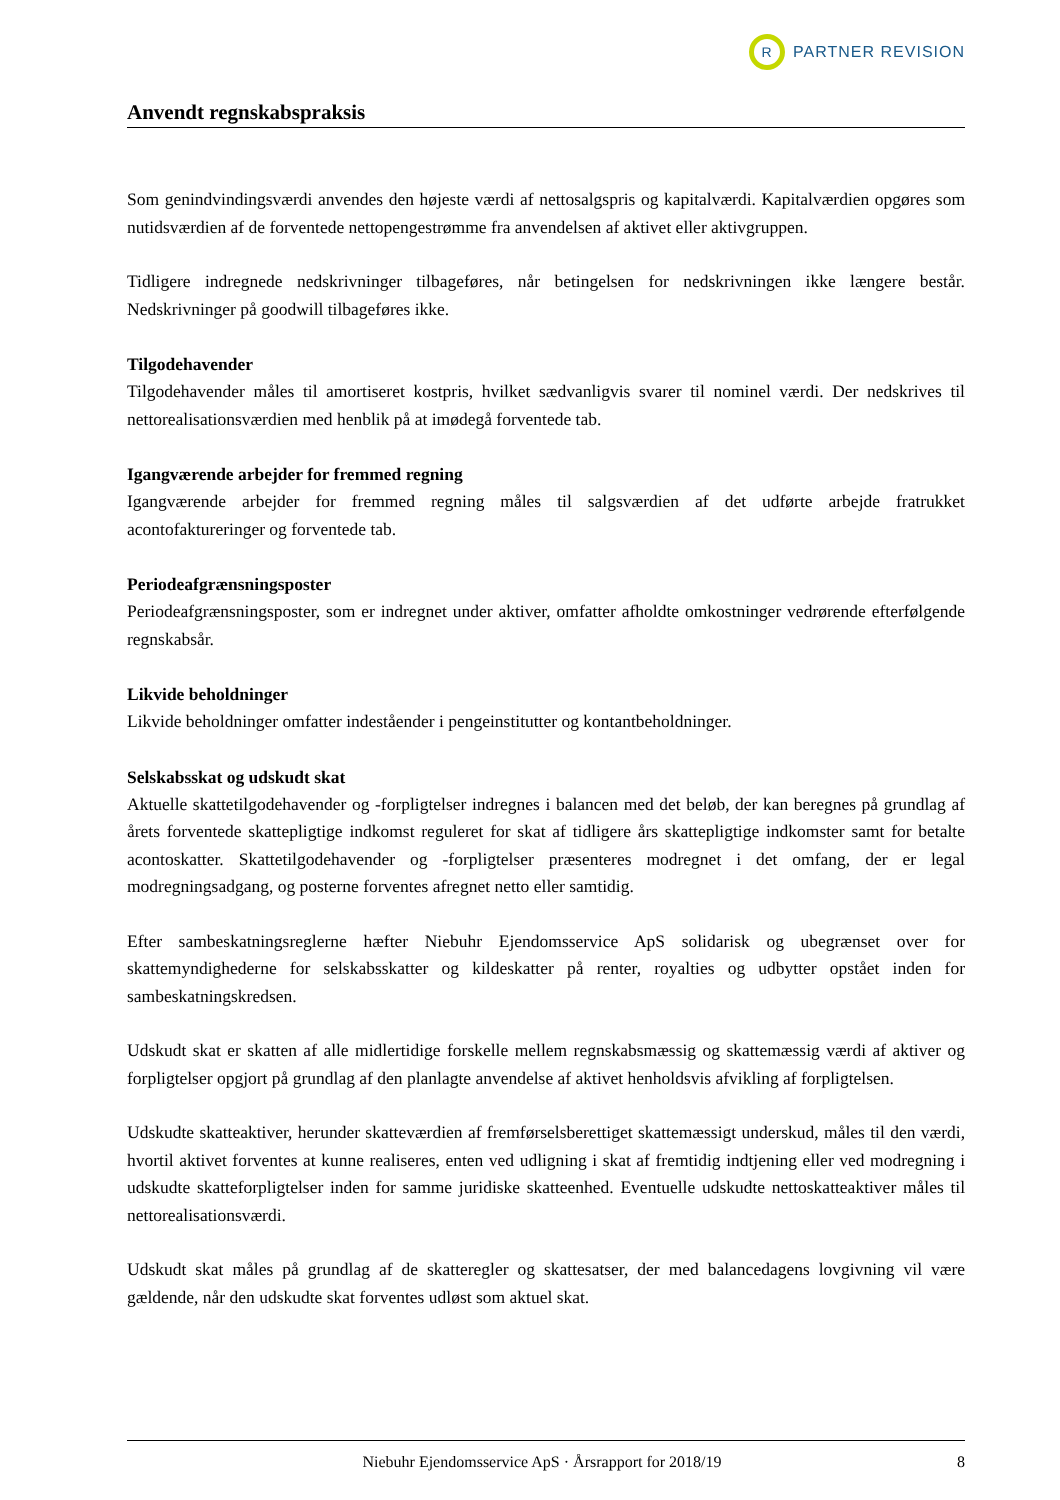R
PARTNER REVISION
Anvendt regnskabspraksis
Som genindvindingsværdi anvendes den højeste værdi af nettosalgspris og kapitalværdi. Kapitalværdien opgøres som nutidsværdien af de forventede nettopengestrømme fra anvendelsen af aktivet eller aktivgruppen.
Tidligere indregnede nedskrivninger tilbageføres, når betingelsen for nedskrivningen ikke længere består. Nedskrivninger på goodwill tilbageføres ikke.
Tilgodehavender
Tilgodehavender måles til amortiseret kostpris, hvilket sædvanligvis svarer til nominel værdi. Der nedskrives til nettorealisationsværdien med henblik på at imødegå forventede tab.
Igangværende arbejder for fremmed regning
Igangværende arbejder for fremmed regning måles til salgsværdien af det udførte arbejde fratrukket acontofaktureringer og forventede tab.
Periodeafgrænsningsposter
Periodeafgrænsningsposter, som er indregnet under aktiver, omfatter afholdte omkostninger vedrørende efterfølgende regnskabsår.
Likvide beholdninger
Likvide beholdninger omfatter indeståender i pengeinstitutter og kontantbeholdninger.
Selskabsskat og udskudt skat
Aktuelle skattetilgodehavender og -forpligtelser indregnes i balancen med det beløb, der kan beregnes på grundlag af årets forventede skattepligtige indkomst reguleret for skat af tidligere års skattepligtige indkomster samt for betalte acontoskatter. Skattetilgodehavender og -forpligtelser præsenteres modregnet i det omfang, der er legal modregningsadgang, og posterne forventes afregnet netto eller samtidig.
Efter sambeskatningsreglerne hæfter Niebuhr Ejendomsservice ApS solidarisk og ubegrænset over for skattemyndighederne for selskabsskatter og kildeskatter på renter, royalties og udbytter opstået inden for sambeskatningskredsen.
Udskudt skat er skatten af alle midlertidige forskelle mellem regnskabsmæssig og skattemæssig værdi af aktiver og forpligtelser opgjort på grundlag af den planlagte anvendelse af aktivet henholdsvis afvikling af forpligtelsen.
Udskudte skatteaktiver, herunder skatteværdien af fremførselsberettiget skattemæssigt underskud, måles til den værdi, hvortil aktivet forventes at kunne realiseres, enten ved udligning i skat af fremtidig indtjening eller ved modregning i udskudte skatteforpligtelser inden for samme juridiske skatteenhed. Eventuelle udskudte nettoskatteaktiver måles til nettorealisationsværdi.
Udskudt skat måles på grundlag af de skatteregler og skattesatser, der med balancedagens lovgivning vil være gældende, når den udskudte skat forventes udløst som aktuel skat.
Niebuhr Ejendomsservice ApS · Årsrapport for 2018/19 8